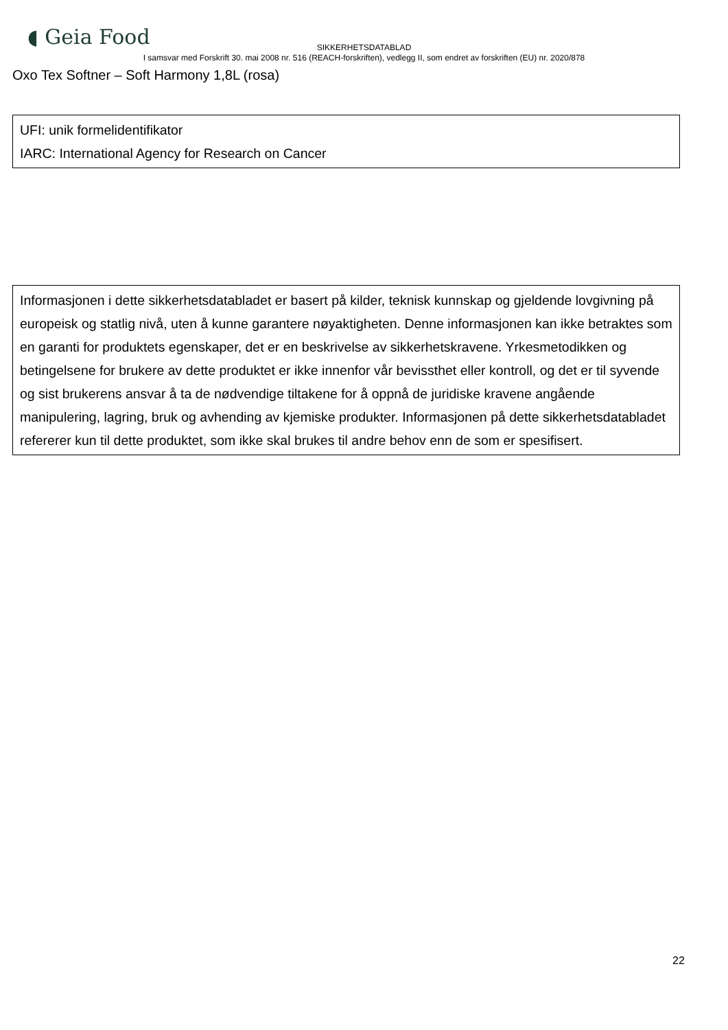◖ Geia Food
SIKKERHETSDATABLAD
I samsvar med Forskrift 30. mai 2008 nr. 516 (REACH-forskriften), vedlegg II, som endret av forskriften (EU) nr. 2020/878
Oxo Tex Softner – Soft Harmony 1,8L (rosa)
UFI: unik formelidentifikator
IARC: International Agency for Research on Cancer
Informasjonen i dette sikkerhetsdatabladet er basert på kilder, teknisk kunnskap og gjeldende lovgivning på europeisk og statlig nivå, uten å kunne garantere nøyaktigheten. Denne informasjonen kan ikke betraktes som en garanti for produktets egenskaper, det er en beskrivelse av sikkerhetskravene. Yrkesmetodikken og betingelsene for brukere av dette produktet er ikke innenfor vår bevissthet eller kontroll, og det er til syvende og sist brukerens ansvar å ta de nødvendige tiltakene for å oppnå de juridiske kravene angående manipulering, lagring, bruk og avhending av kjemiske produkter. Informasjonen på dette sikkerhetsdatabladet refererer kun til dette produktet, som ikke skal brukes til andre behov enn de som er spesifisert.
22